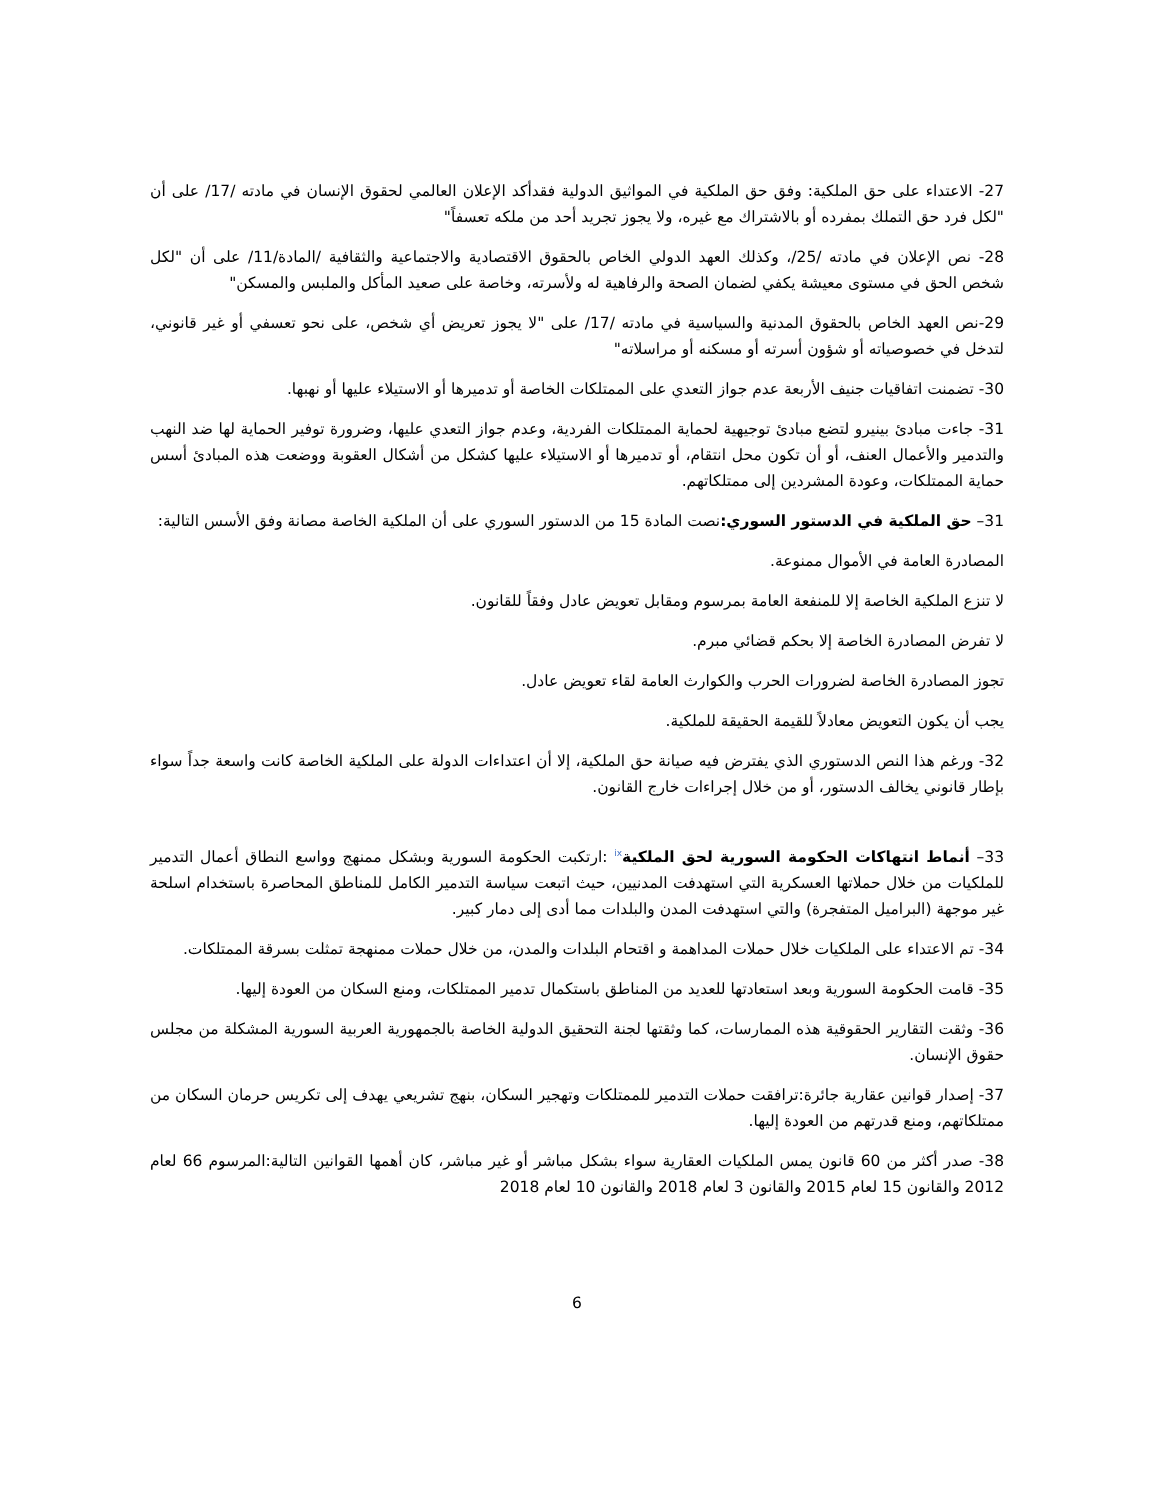27- الاعتداء على حق الملكية: وفق حق الملكية في المواثيق الدولية فقدأكد الإعلان العالمي لحقوق الإنسان في مادته /17/ على أن "لكل فرد حق التملك بمفرده أو بالاشتراك مع غيره، ولا يجوز تجريد أحد من ملكه تعسفاً"
28- نص الإعلان في مادته /25/، وكذلك العهد الدولي الخاص بالحقوق الاقتصادية والاجتماعية والثقافية /المادة/11/ على أن "لكل شخص الحق في مستوى معيشة يكفي لضمان الصحة والرفاهية له ولأسرته، وخاصة على صعيد المأكل والملبس والمسكن"
29-نص العهد الخاص بالحقوق المدنية والسياسية في مادته /17/ على "لا يجوز تعريض أي شخص، على نحو تعسفي أو غير قانوني، لتدخل في خصوصياته أو شؤون أسرته أو مسكنه أو مراسلاته"
30- تضمنت اتفاقيات جنيف الأربعة عدم جواز التعدي على الممتلكات الخاصة أو تدميرها أو الاستيلاء عليها أو نهبها.
31- جاءت مبادئ بينيرو لتضع مبادئ توجيهية لحماية الممتلكات الفردية، وعدم جواز التعدي عليها، وضرورة توفير الحماية لها ضد النهب والتدمير والأعمال العنف، أو أن تكون محل انتقام، أو تدميرها أو الاستيلاء عليها كشكل من أشكال العقوبة ووضعت هذه المبادئ أسس حماية الممتلكات، وعودة المشردين إلى ممتلكاتهم.
31– حق الملكية في الدستور السوري: نصت المادة 15 من الدستور السوري على أن الملكية الخاصة مصانة وفق الأسس التالية:
المصادرة العامة في الأموال ممنوعة.
لا تنزع الملكية الخاصة إلا للمنفعة العامة بمرسوم ومقابل تعويض عادل وفقاً للقانون.
لا تفرض المصادرة الخاصة إلا بحكم قضائي مبرم.
تجوز المصادرة الخاصة لضرورات الحرب والكوارث العامة لقاء تعويض عادل.
يجب أن يكون التعويض معادلاً للقيمة الحقيقة للملكية.
32- ورغم هذا النص الدستوري الذي يفترض فيه صيانة حق الملكية، إلا أن اعتداءات الدولة على الملكية الخاصة كانت واسعة جداً سواء بإطار قانوني يخالف الدستور، أو من خلال إجراءات خارج القانون.
33– أنماط انتهاكات الحكومة السورية لحق الملكية<sup>ix</sup> :ارتكبت الحكومة السورية وبشكل ممنهج وواسع النطاق أعمال التدمير للملكيات من خلال حملاتها العسكرية التي استهدفت المدنيين، حيث اتبعت سياسة التدمير الكامل للمناطق المحاصرة باستخدام اسلحة غير موجهة (البراميل المتفجرة) والتي استهدفت المدن والبلدات مما أدى إلى دمار كبير.
34- تم الاعتداء على الملكيات خلال حملات المداهمة و اقتحام البلدات والمدن، من خلال حملات ممنهجة تمثلت بسرقة الممتلكات.
35- قامت الحكومة السورية وبعد استعادتها للعديد من المناطق باستكمال تدمير الممتلكات، ومنع السكان من العودة إليها.
36- وثقت التقارير الحقوقية هذه الممارسات، كما وثقتها لجنة التحقيق الدولية الخاصة بالجمهورية العربية السورية المشكلة من مجلس حقوق الإنسان.
37- إصدار قوانين عقارية جائرة:ترافقت حملات التدمير للممتلكات وتهجير السكان، بنهج تشريعي يهدف إلى تكريس حرمان السكان من ممتلكاتهم، ومنع قدرتهم من العودة إليها.
38- صدر أكثر من 60 قانون يمس الملكيات العقارية سواء بشكل مباشر أو غير مباشر، كان أهمها القوانين التالية:المرسوم 66 لعام 2012 والقانون 15 لعام 2015 والقانون 3 لعام 2018 والقانون 10 لعام 2018
6